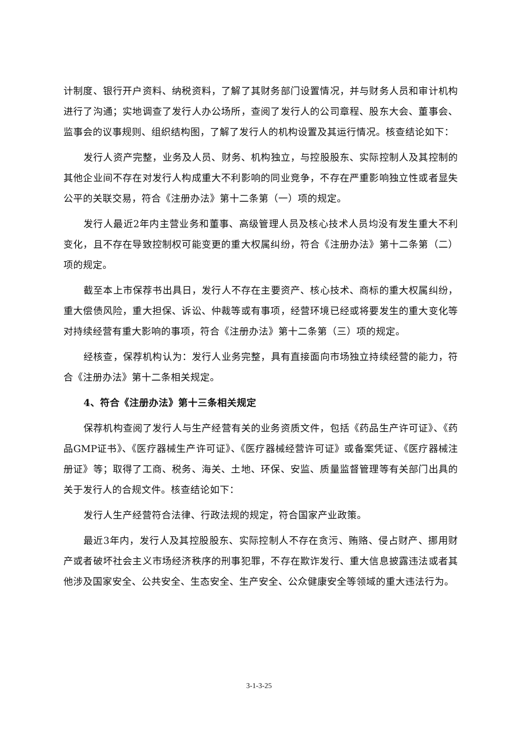计制度、银行开户资料、纳税资料，了解了其财务部门设置情况，并与财务人员和审计机构进行了沟通；实地调查了发行人办公场所，查阅了发行人的公司章程、股东大会、董事会、监事会的议事规则、组织结构图，了解了发行人的机构设置及其运行情况。核查结论如下：
发行人资产完整，业务及人员、财务、机构独立，与控股股东、实际控制人及其控制的其他企业间不存在对发行人构成重大不利影响的同业竞争，不存在严重影响独立性或者显失公平的关联交易，符合《注册办法》第十二条第（一）项的规定。
发行人最近2年内主营业务和董事、高级管理人员及核心技术人员均没有发生重大不利变化，且不存在导致控制权可能变更的重大权属纠纷，符合《注册办法》第十二条第（二）项的规定。
截至本上市保荐书出具日，发行人不存在主要资产、核心技术、商标的重大权属纠纷，重大偿债风险，重大担保、诉讼、仲裁等或有事项，经营环境已经或将要发生的重大变化等对持续经营有重大影响的事项，符合《注册办法》第十二条第（三）项的规定。
经核查，保荐机构认为：发行人业务完整，具有直接面向市场独立持续经营的能力，符合《注册办法》第十二条相关规定。
4、符合《注册办法》第十三条相关规定
保荐机构查阅了发行人与生产经营有关的业务资质文件，包括《药品生产许可证》、《药品GMP证书》、《医疗器械生产许可证》、《医疗器械经营许可证》或备案凭证、《医疗器械注册证》等；取得了工商、税务、海关、土地、环保、安监、质量监督管理等有关部门出具的关于发行人的合规文件。核查结论如下：
发行人生产经营符合法律、行政法规的规定，符合国家产业政策。
最近3年内，发行人及其控股股东、实际控制人不存在贪污、贿赂、侵占财产、挪用财产或者破坏社会主义市场经济秩序的刑事犯罪，不存在欺诈发行、重大信息披露违法或者其他涉及国家安全、公共安全、生态安全、生产安全、公众健康安全等领域的重大违法行为。
3-1-3-25